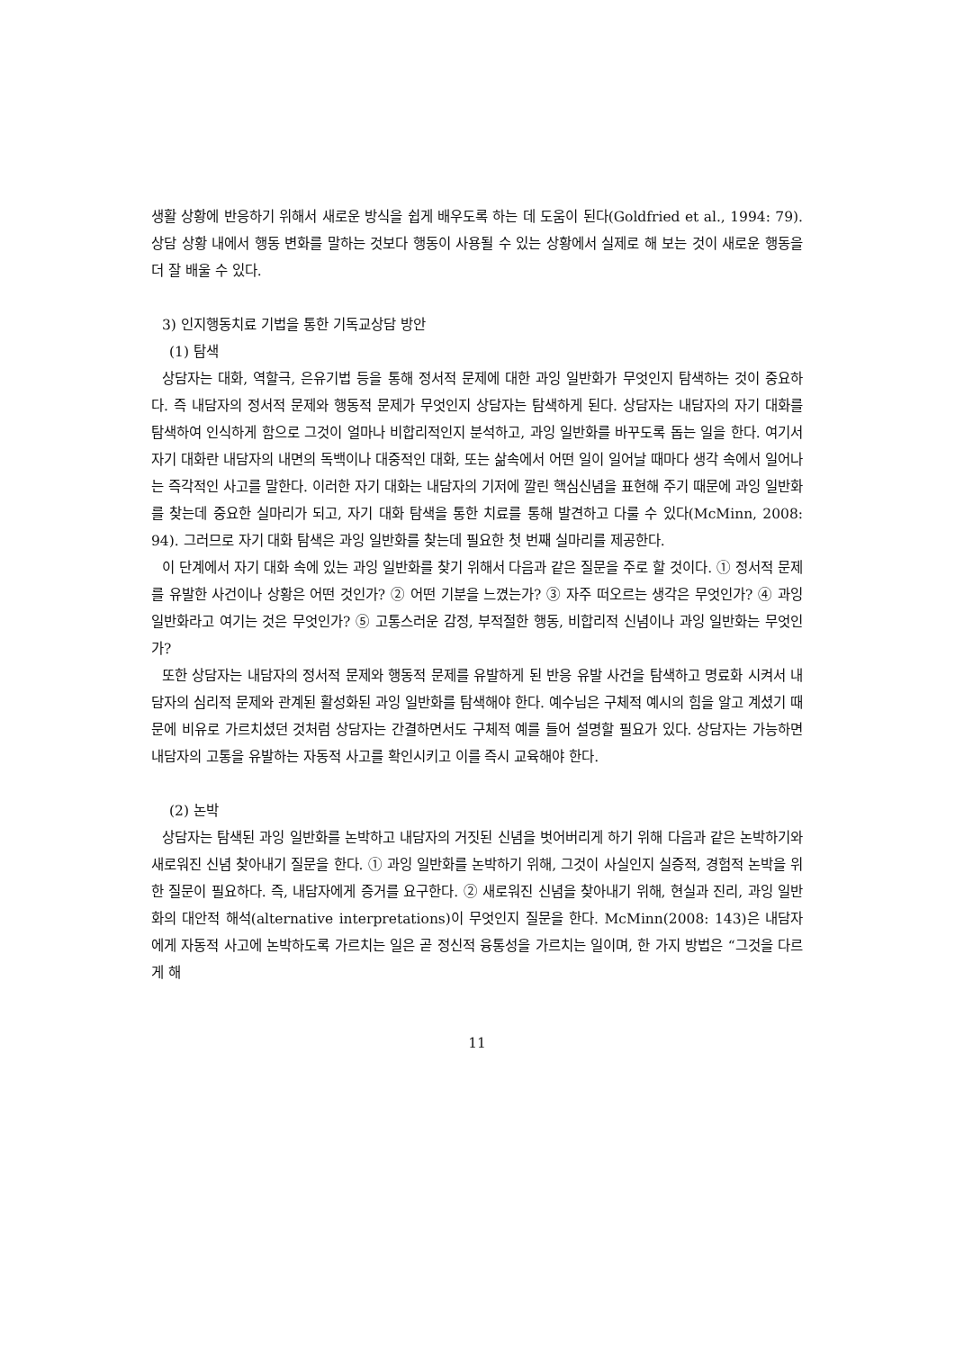생활 상황에 반응하기 위해서 새로운 방식을 쉽게 배우도록 하는 데 도움이 된다(Goldfried et al., 1994: 79). 상담 상황 내에서 행동 변화를 말하는 것보다 행동이 사용될 수 있는 상황에서 실제로 해 보는 것이 새로운 행동을 더 잘 배울 수 있다.
3) 인지행동치료 기법을 통한 기독교상담 방안
(1) 탐색
상담자는 대화, 역할극, 은유기법 등을 통해 정서적 문제에 대한 과잉 일반화가 무엇인지 탐색하는 것이 중요하다. 즉 내담자의 정서적 문제와 행동적 문제가 무엇인지 상담자는 탐색하게 된다. 상담자는 내담자의 자기 대화를 탐색하여 인식하게 함으로 그것이 얼마나 비합리적인지 분석하고, 과잉 일반화를 바꾸도록 돕는 일을 한다. 여기서 자기 대화란 내담자의 내면의 독백이나 대중적인 대화, 또는 삶속에서 어떤 일이 일어날 때마다 생각 속에서 일어나는 즉각적인 사고를 말한다. 이러한 자기 대화는 내담자의 기저에 깔린 핵심신념을 표현해 주기 때문에 과잉 일반화를 찾는데 중요한 실마리가 되고, 자기 대화 탐색을 통한 치료를 통해 발견하고 다룰 수 있다(McMinn, 2008: 94). 그러므로 자기 대화 탐색은 과잉 일반화를 찾는데 필요한 첫 번째 실마리를 제공한다.
이 단계에서 자기 대화 속에 있는 과잉 일반화를 찾기 위해서 다음과 같은 질문을 주로 할 것이다. ① 정서적 문제를 유발한 사건이나 상황은 어떤 것인가? ② 어떤 기분을 느꼈는가? ③ 자주 떠오르는 생각은 무엇인가? ④ 과잉 일반화라고 여기는 것은 무엇인가? ⑤ 고통스러운 감정, 부적절한 행동, 비합리적 신념이나 과잉 일반화는 무엇인가?
또한 상담자는 내담자의 정서적 문제와 행동적 문제를 유발하게 된 반응 유발 사건을 탐색하고 명료화 시켜서 내담자의 심리적 문제와 관계된 활성화된 과잉 일반화를 탐색해야 한다. 예수님은 구체적 예시의 힘을 알고 계셨기 때문에 비유로 가르치셨던 것처럼 상담자는 간결하면서도 구체적 예를 들어 설명할 필요가 있다. 상담자는 가능하면 내담자의 고통을 유발하는 자동적 사고를 확인시키고 이를 즉시 교육해야 한다.
(2) 논박
상담자는 탐색된 과잉 일반화를 논박하고 내담자의 거짓된 신념을 벗어버리게 하기 위해 다음과 같은 논박하기와 새로워진 신념 찾아내기 질문을 한다. ① 과잉 일반화를 논박하기 위해, 그것이 사실인지 실증적, 경험적 논박을 위한 질문이 필요하다. 즉, 내담자에게 증거를 요구한다. ② 새로워진 신념을 찾아내기 위해, 현실과 진리, 과잉 일반화의 대안적 해석(alternative interpretations)이 무엇인지 질문을 한다. McMinn(2008: 143)은 내담자에게 자동적 사고에 논박하도록 가르치는 일은 곧 정신적 융통성을 가르치는 일이며, 한 가지 방법은 “그것을 다르게 해
11